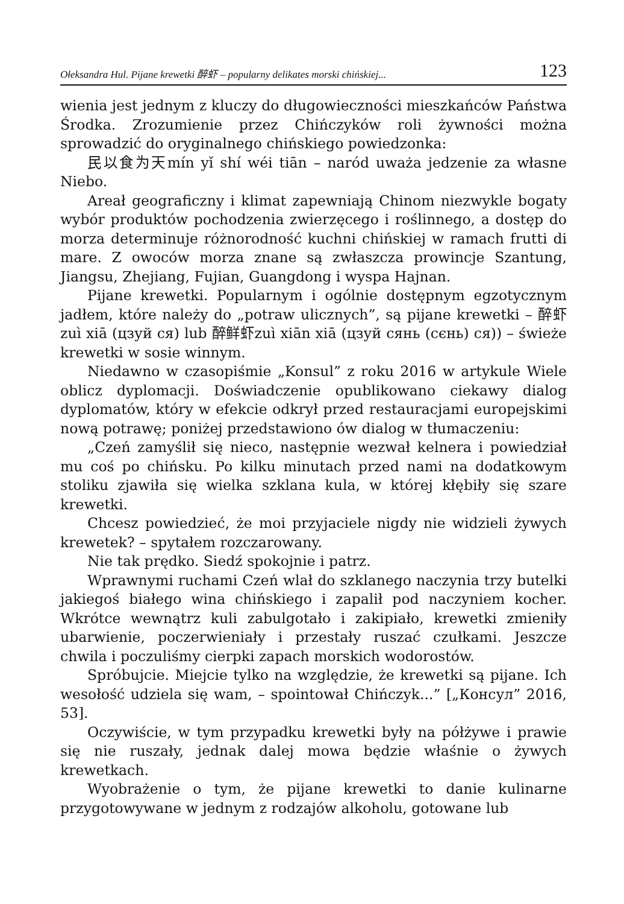Ołeksandra Hul. Pijane krewetki 醉虾 – popularny delikates morski chińskiej... 123
wienia jest jednym z kluczy do długowieczności mieszkańców Państwa Środka. Zrozumienie przez Chińczyków roli żywności można sprowadzić do oryginalnego chińskiego powiedzonka:
民以食为天mín yǐ shí wéi tiān – naród uważa jedzenie za własne Niebo.
Areał geograficzny i klimat zapewniają Chinom niezwykle bogaty wybór produktów pochodzenia zwierzęcego i roślinnego, a dostęp do morza determinuje różnorodność kuchni chińskiej w ramach frutti di mare. Z owoców morza znane są zwłaszcza prowincje Szantung, Jiangsu, Zhejiang, Fujian, Guangdong i wyspa Hajnan.
Pijane krewetki. Popularnym i ogólnie dostępnym egzotycznym jadłem, które należy do „potraw ulicznych”, są pijane krewetki – 醉虾 zuì xiā (цзуй ся) lub 醉鲜虾zuì xiān xiā (цзуй сянь (сєнь) ся)) – świeże krewetki w sosie winnym.
Niedawno w czasopiśmie „Konsul” z roku 2016 w artykule Wiele oblicz dyplomacji. Doświadczenie opublikowano ciekawy dialog dyplomatów, który w efekcie odkrył przed restauracjami europejskimi nową potrawę; poniżej przedstawiono ów dialog w tłumaczeniu:
„Czeń zamyślił się nieco, następnie wezwał kelnera i powiedział mu coś po chińsku. Po kilku minutach przed nami na dodatkowym stoliku zjawiła się wielka szklana kula, w której kłębiły się szare krewetki.
Chcesz powiedzieć, że moi przyjaciele nigdy nie widzieli żywych krewetek? – spytałem rozczarowany.
Nie tak prędko. Siedź spokojnie i patrz.
Wprawnymi ruchami Czeń wlał do szklanego naczynia trzy butelki jakiegoś białego wina chińskiego i zapalił pod naczyniem kocher. Wkrótce wewnątrz kuli zabulgotało i zakipiało, krewetki zmieniły ubarwienie, poczerwieniały i przestały ruszać czułkami. Jeszcze chwila i poczuliśmy cierpki zapach morskich wodorostów.
Spróbujcie. Miejcie tylko na względzie, że krewetki są pijane. Ich wesołość udziela się wam, – spointował Chińczyk...” [„Консул” 2016, 53].
Oczywiście, w tym przypadku krewetki były na półżywe i prawie się nie ruszały, jednak dalej mowa będzie właśnie o żywych krewetkach.
Wyobrażenie o tym, że pijane krewetki to danie kulinarne przygotowywane w jednym z rodzajów alkoholu, gotowane lub